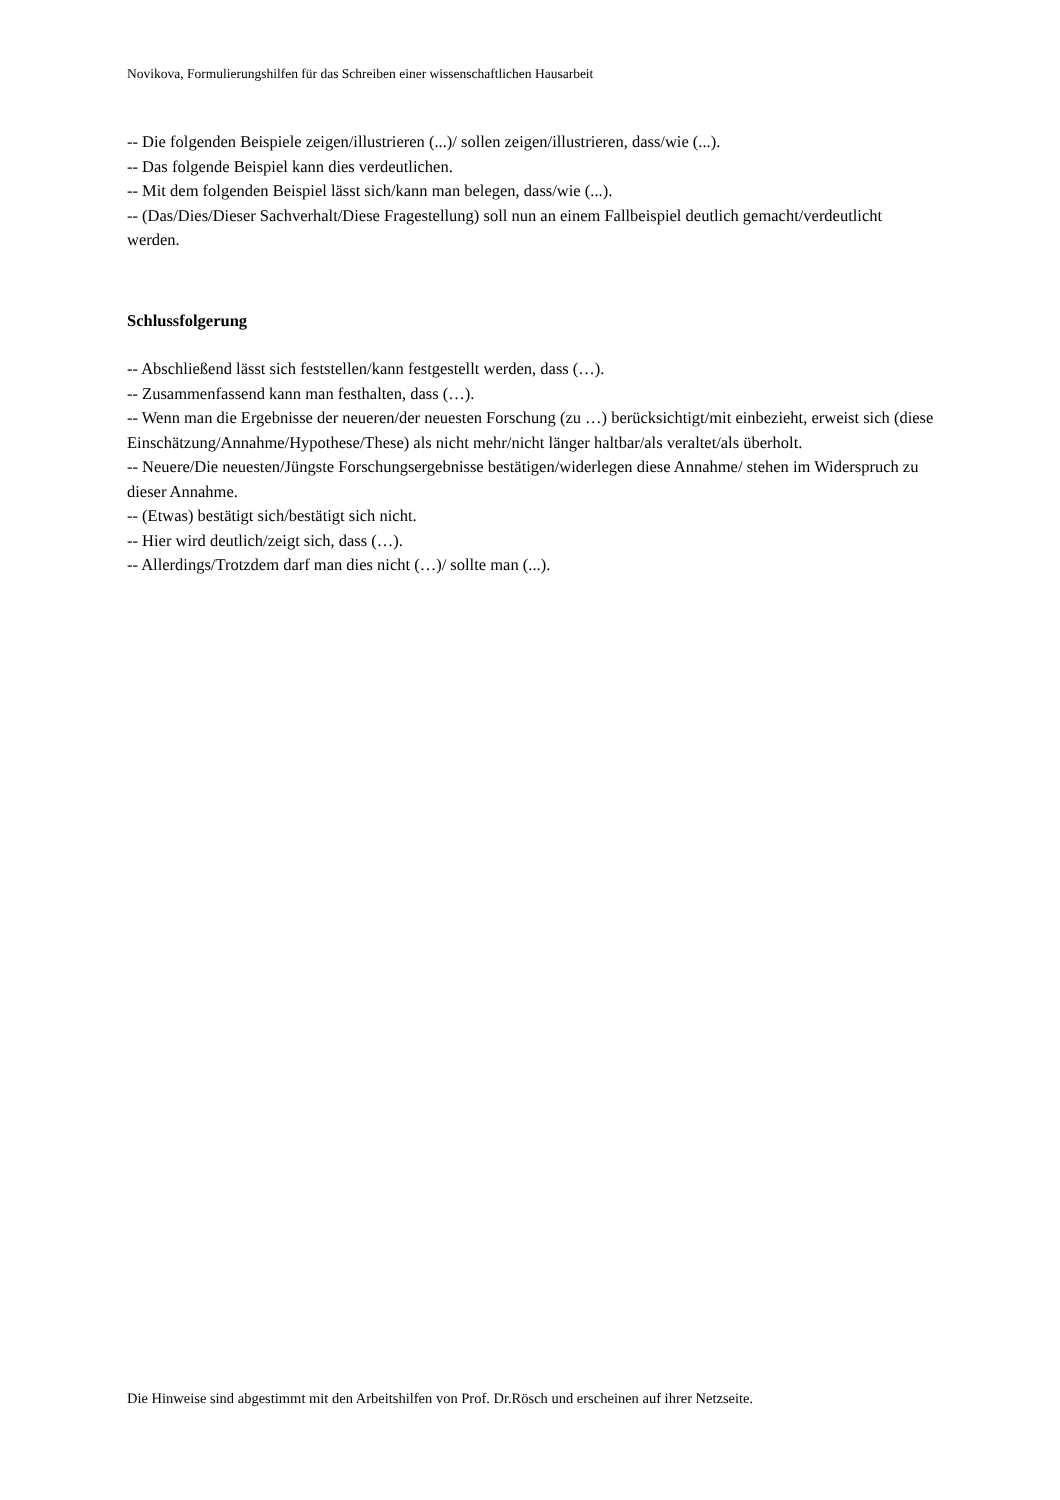Novikova, Formulierungshilfen für das Schreiben einer wissenschaftlichen Hausarbeit
-- Die folgenden Beispiele zeigen/illustrieren (...)/ sollen zeigen/illustrieren, dass/wie (...).
-- Das folgende Beispiel kann dies verdeutlichen.
-- Mit dem folgenden Beispiel lässt sich/kann man belegen, dass/wie (...).
-- (Das/Dies/Dieser Sachverhalt/Diese Fragestellung) soll nun an einem Fallbeispiel deutlich gemacht/verdeutlicht werden.
Schlussfolgerung
-- Abschließend lässt sich feststellen/kann festgestellt werden, dass (…).
-- Zusammenfassend kann man festhalten, dass (…).
-- Wenn man die Ergebnisse der neueren/der neuesten Forschung (zu …) berücksichtigt/mit einbezieht, erweist sich (diese Einschätzung/Annahme/Hypothese/These) als nicht mehr/nicht länger haltbar/als veraltet/als überholt.
-- Neuere/Die neuesten/Jüngste Forschungsergebnisse bestätigen/widerlegen diese Annahme/ stehen im Widerspruch zu dieser Annahme.
-- (Etwas) bestätigt sich/bestätigt sich nicht.
-- Hier wird deutlich/zeigt sich, dass (…).
-- Allerdings/Trotzdem darf man dies nicht (…)/ sollte man (...).
Die Hinweise sind abgestimmt mit den Arbeitshilfen von Prof. Dr.Rösch und erscheinen auf ihrer Netzseite.